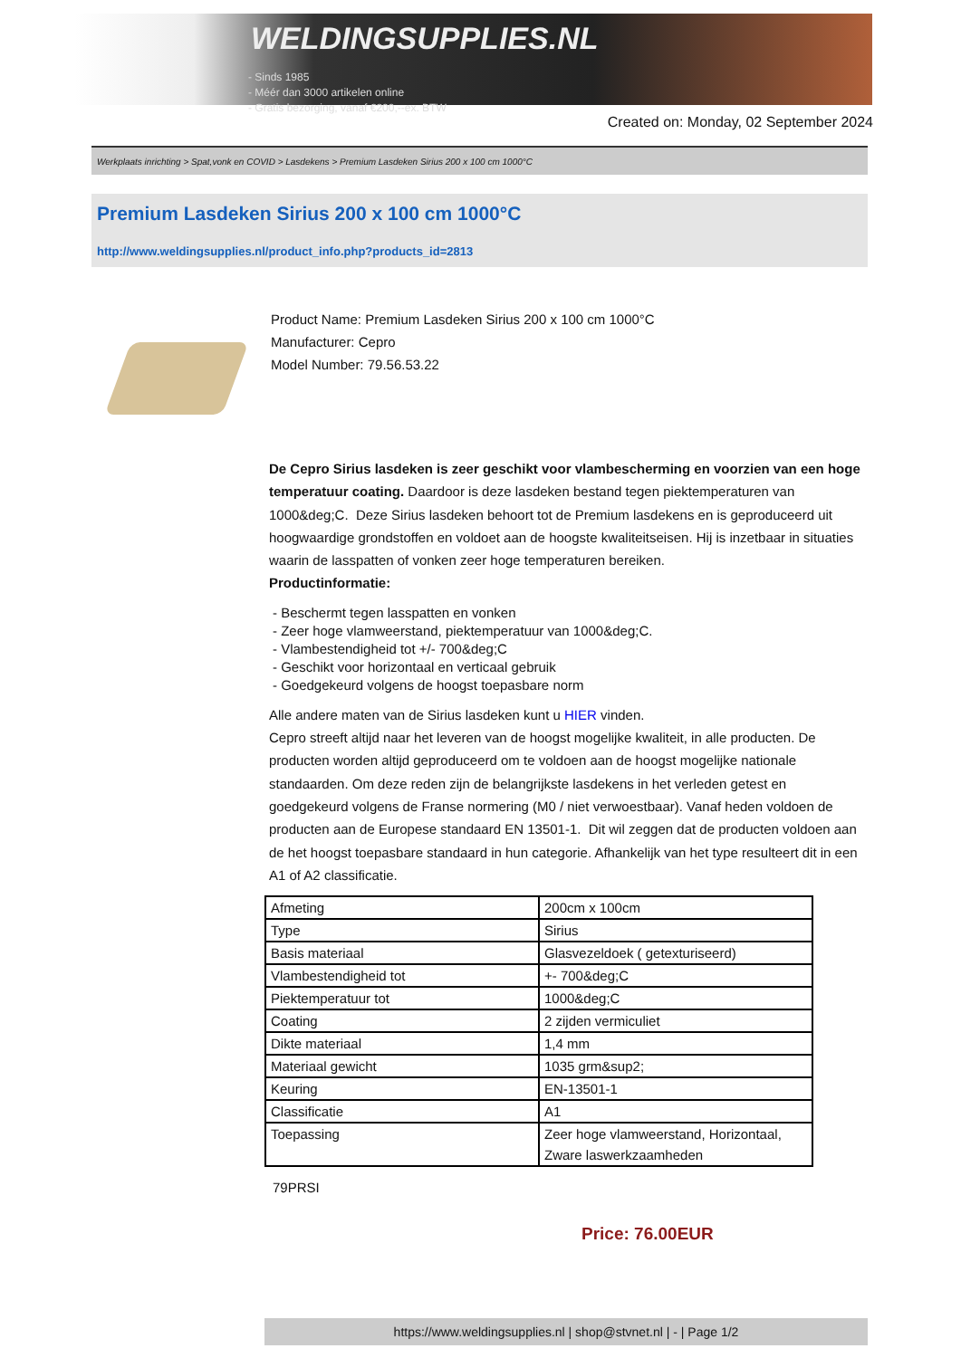WELDINGSUPPLIES.NL
- Sinds 1985
- Méér dan 3000 artikelen online
- Gratis bezorging, vanaf €200,--ex. BTW
Created on: Monday, 02 September 2024
Werkplaats inrichting > Spat,vonk en COVID > Lasdekens > Premium Lasdeken Sirius 200 x 100 cm 1000°C
Premium Lasdeken Sirius 200 x 100 cm 1000°C
http://www.weldingsupplies.nl/product_info.php?products_id=2813
Product Name: Premium Lasdeken Sirius 200 x 100 cm 1000°C
Manufacturer: Cepro
Model Number: 79.56.53.22
De Cepro Sirius lasdeken is zeer geschikt voor vlambescherming en voorzien van een hoge temperatuur coating. Daardoor is deze lasdeken bestand tegen piektemperaturen van 1000&deg;C. Deze Sirius lasdeken behoort tot de Premium lasdekens en is geproduceerd uit hoogwaardige grondstoffen en voldoet aan de hoogste kwaliteitseisen. Hij is inzetbaar in situaties waarin de lasspatten of vonken zeer hoge temperaturen bereiken.
Productinformatie:
- Beschermt tegen lasspatten en vonken
- Zeer hoge vlamweerstand, piektemperatuur van 1000&deg;C.
- Vlambestendigheid tot +/- 700&deg;C
- Geschikt voor horizontaal en verticaal gebruik
- Goedgekeurd volgens de hoogst toepasbare norm
Alle andere maten van de Sirius lasdeken kunt u HIER vinden.
Cepro streeft altijd naar het leveren van de hoogst mogelijke kwaliteit, in alle producten. De producten worden altijd geproduceerd om te voldoen aan de hoogst mogelijke nationale standaarden. Om deze reden zijn de belangrijkste lasdekens in het verleden getest en goedgekeurd volgens de Franse normering (M0 / niet verwoestbaar). Vanaf heden voldoen de producten aan de Europese standaard EN 13501-1. Dit wil zeggen dat de producten voldoen aan de het hoogst toepasbare standaard in hun categorie. Afhankelijk van het type resulteert dit in een A1 of A2 classificatie.
| Afmeting | 200cm x 100cm |
| Type | Sirius |
| Basis materiaal | Glasvezeldoek ( getexturiseerd) |
| Vlambestendigheid tot | +- 700&deg;C |
| Piektemperatuur tot | 1000&deg;C |
| Coating | 2 zijden vermiculiet |
| Dikte materiaal | 1,4 mm |
| Materiaal gewicht | 1035 grm&sup2; |
| Keuring | EN-13501-1 |
| Classificatie | A1 |
| Toepassing | Zeer hoge vlamweerstand, Horizontaal, Zware laswerkzaamheden |
79PRSI
Price: 76.00EUR
https://www.weldingsupplies.nl | shop@stvnet.nl | - | Page 1/2